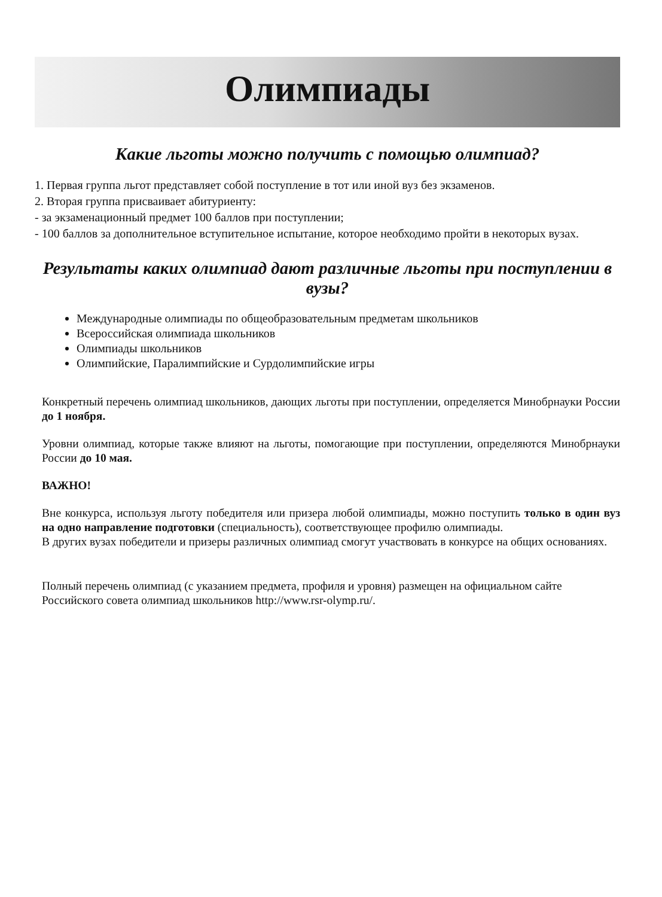Олимпиады
Какие льготы можно получить с помощью олимпиад?
1. Первая группа льгот представляет собой поступление в тот или иной вуз без экзаменов.
2. Вторая группа присваивает абитуриенту:
- за экзаменационный предмет 100 баллов при поступлении;
- 100 баллов за дополнительное вступительное испытание, которое необходимо пройти в некоторых вузах.
Результаты каких олимпиад дают различные льготы при поступлении в вузы?
Международные олимпиады по общеобразовательным предметам школьников
Всероссийская олимпиада школьников
Олимпиады школьников
Олимпийские, Паралимпийские и Сурдолимпийские игры
Конкретный перечень олимпиад школьников, дающих льготы при поступлении, определяется Минобрнауки России до 1 ноября.
Уровни олимпиад, которые также влияют на льготы, помогающие при поступлении, определяются Минобрнауки России до 10 мая.
ВАЖНО!
Вне конкурса, используя льготу победителя или призера любой олимпиады, можно поступить только в один вуз на одно направление подготовки (специальность), соответствующее профилю олимпиады.
В других вузах победители и призеры различных олимпиад смогут участвовать в конкурсе на общих основаниях.
Полный перечень олимпиад (с указанием предмета, профиля и уровня) размещен на официальном сайте Российского совета олимпиад школьников http://www.rsr-olymp.ru/.